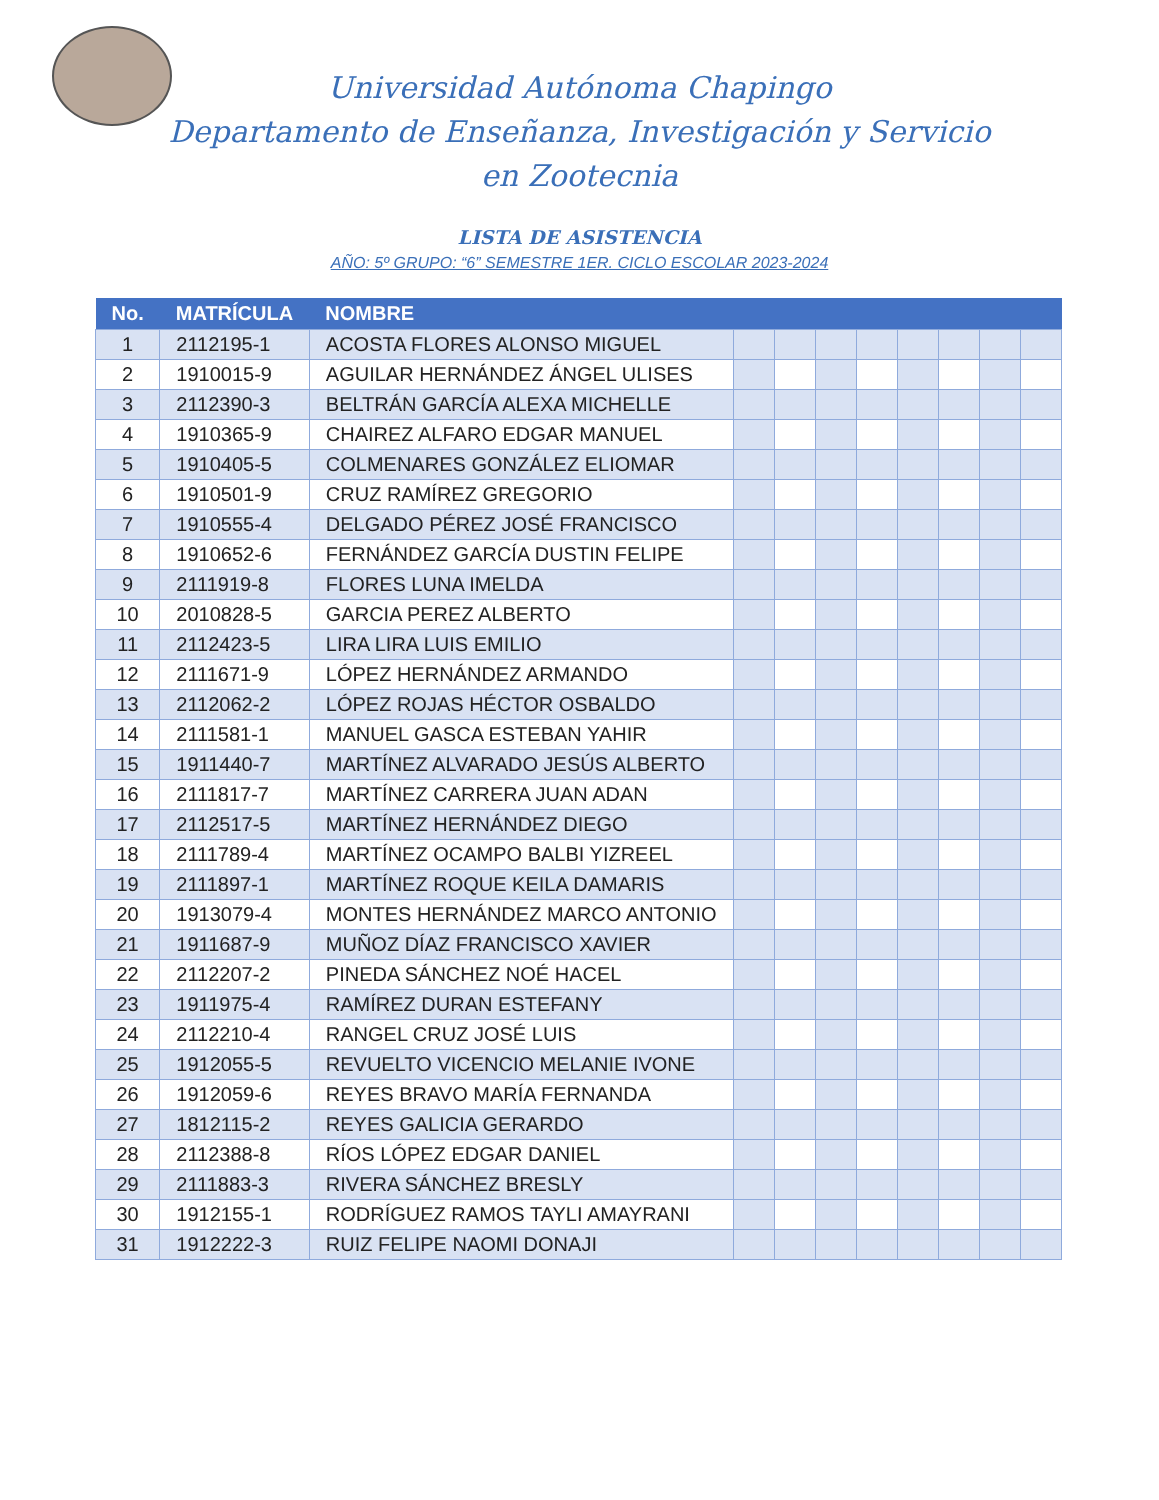Universidad Autónoma Chapingo
Departamento de Enseñanza, Investigación y Servicio
en Zootecnia
LISTA DE ASISTENCIA
AÑO: 5º GRUPO: “6” SEMESTRE 1ER. CICLO ESCOLAR 2023-2024
| No. | MATRÍCULA | NOMBRE | | | | | | | | |
| --- | --- | --- | --- | --- | --- | --- | --- | --- | --- | --- |
| 1 | 2112195-1 | ACOSTA FLORES ALONSO MIGUEL | | | | | | | | |
| 2 | 1910015-9 | AGUILAR HERNÁNDEZ ÁNGEL ULISES | | | | | | | | |
| 3 | 2112390-3 | BELTRÁN GARCÍA ALEXA MICHELLE | | | | | | | | |
| 4 | 1910365-9 | CHAIREZ ALFARO EDGAR MANUEL | | | | | | | | |
| 5 | 1910405-5 | COLMENARES GONZÁLEZ ELIOMAR | | | | | | | | |
| 6 | 1910501-9 | CRUZ RAMÍREZ GREGORIO | | | | | | | | |
| 7 | 1910555-4 | DELGADO PÉREZ JOSÉ FRANCISCO | | | | | | | | |
| 8 | 1910652-6 | FERNÁNDEZ GARCÍA DUSTIN FELIPE | | | | | | | | |
| 9 | 2111919-8 | FLORES LUNA IMELDA | | | | | | | | |
| 10 | 2010828-5 | GARCIA PEREZ ALBERTO | | | | | | | | |
| 11 | 2112423-5 | LIRA LIRA LUIS EMILIO | | | | | | | | |
| 12 | 2111671-9 | LÓPEZ HERNÁNDEZ ARMANDO | | | | | | | | |
| 13 | 2112062-2 | LÓPEZ ROJAS HÉCTOR OSBALDO | | | | | | | | |
| 14 | 2111581-1 | MANUEL GASCA ESTEBAN YAHIR | | | | | | | | |
| 15 | 1911440-7 | MARTÍNEZ ALVARADO JESÚS ALBERTO | | | | | | | | |
| 16 | 2111817-7 | MARTÍNEZ CARRERA JUAN ADAN | | | | | | | | |
| 17 | 2112517-5 | MARTÍNEZ HERNÁNDEZ DIEGO | | | | | | | | |
| 18 | 2111789-4 | MARTÍNEZ OCAMPO BALBI YIZREEL | | | | | | | | |
| 19 | 2111897-1 | MARTÍNEZ ROQUE KEILA DAMARIS | | | | | | | | |
| 20 | 1913079-4 | MONTES HERNÁNDEZ MARCO ANTONIO | | | | | | | | |
| 21 | 1911687-9 | MUÑOZ DÍAZ FRANCISCO XAVIER | | | | | | | | |
| 22 | 2112207-2 | PINEDA SÁNCHEZ NOÉ HACEL | | | | | | | | |
| 23 | 1911975-4 | RAMÍREZ DURAN ESTEFANY | | | | | | | | |
| 24 | 2112210-4 | RANGEL CRUZ JOSÉ LUIS | | | | | | | | |
| 25 | 1912055-5 | REVUELTO VICENCIO MELANIE IVONE | | | | | | | | |
| 26 | 1912059-6 | REYES BRAVO MARÍA FERNANDA | | | | | | | | |
| 27 | 1812115-2 | REYES GALICIA GERARDO | | | | | | | | |
| 28 | 2112388-8 | RÍOS LÓPEZ EDGAR DANIEL | | | | | | | | |
| 29 | 2111883-3 | RIVERA SÁNCHEZ BRESLY | | | | | | | | |
| 30 | 1912155-1 | RODRÍGUEZ RAMOS TAYLI AMAYRANI | | | | | | | | |
| 31 | 1912222-3 | RUIZ FELIPE NAOMI DONAJI | | | | | | | | |